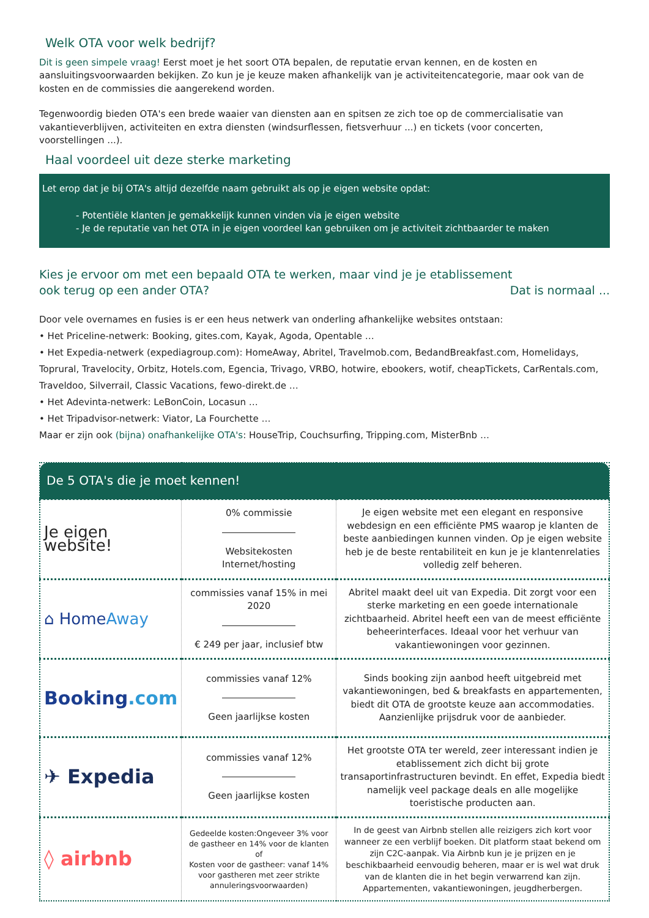Welk OTA voor welk bedrijf?
Dit is geen simpele vraag! Eerst moet je het soort OTA bepalen, de reputatie ervan kennen, en de kosten en aansluitingsvoorwaarden bekijken. Zo kun je je keuze maken afhankelijk van je activiteitencategorie, maar ook van de kosten en de commissies die aangerekend worden.
Tegenwoordig bieden OTA's een brede waaier van diensten aan en spitsen ze zich toe op de commercialisatie van vakantieverblijven, activiteiten en extra diensten (windsurflessen, fietsverhuur ...) en tickets (voor concerten, voorstellingen ...).
Haal voordeel uit deze sterke marketing
Let erop dat je bij OTA's altijd dezelfde naam gebruikt als op je eigen website opdat:
- Potentiële klanten je gemakkelijk kunnen vinden via je eigen website
- Je de reputatie van het OTA in je eigen voordeel kan gebruiken om je activiteit zichtbaarder te maken
Kies je ervoor om met een bepaald OTA te werken, maar vind je je etablissement
ook terug op een ander OTA? Dat is normaal ...
Door vele overnames en fusies is er een heus netwerk van onderling afhankelijke websites ontstaan:
• Het Priceline-netwerk: Booking, gites.com, Kayak, Agoda, Opentable …
• Het Expedia-netwerk (expediagroup.com): HomeAway, Abritel, Travelmob.com, BedandBreakfast.com, Homelidays, Toprural, Travelocity, Orbitz, Hotels.com, Egencia, Trivago, VRBO, hotwire, ebookers, wotif, cheapTickets, CarRentals.com, Traveldoo, Silverrail, Classic Vacations, fewo-direkt.de …
• Het Adevinta-netwerk: LeBonCoin, Locasun …
• Het Tripadvisor-netwerk: Viator, La Fourchette …
Maar er zijn ook (bijna) onafhankelijke OTA's: HouseTrip, Couchsurfing, Tripping.com, MisterBnb …
| De 5 OTA's die je moet kennen! | | |
| --- | --- | --- |
| Je eigen website! | 0% commissie Websitekosten Internet/hosting | Je eigen website met een elegant en responsive webdesign en een efficiënte PMS waarop je klanten de beste aanbiedingen kunnen vinden. Op je eigen website heb je de beste rentabiliteit en kun je je klantenrelaties volledig zelf beheren. |
| ⌂ Home Away | commissies vanaf 15% in mei 2020 € 249 per jaar, inclusief btw | Abritel maakt deel uit van Expedia. Dit zorgt voor een sterke marketing en een goede internationale zichtbaarheid. Abritel heeft een van de meest efficiënte beheerinterfaces. Ideaal voor het verhuur van vakantiewoningen voor gezinnen. |
| Booking .com | commissies vanaf 12% Geen jaarlijkse kosten | Sinds booking zijn aanbod heeft uitgebreid met vakantiewoningen, bed & breakfasts en appartementen, biedt dit OTA de grootste keuze aan accommodaties. Aanzienlijke prijsdruk voor de aanbieder. |
| ✈ Expedia | commissies vanaf 12% Geen jaarlijkse kosten | Het grootste OTA ter wereld, zeer interessant indien je etablissement zich dicht bij grote transaportinfrastructuren bevindt. En effet, Expedia biedt namelijk veel package deals en alle mogelijke toeristische producten aan. |
| ◊ airbnb | Gedeelde kosten:Ongeveer 3% voor de gastheer en 14% voor de klanten of Kosten voor de gastheer: vanaf 14% voor gastheren met zeer strikte annuleringsvoorwaarden) | In de geest van Airbnb stellen alle reizigers zich kort voor wanneer ze een verblijf boeken. Dit platform staat bekend om zijn C2C-aanpak. Via Airbnb kun je je prijzen en je beschikbaarheid eenvoudig beheren, maar er is wel wat druk van de klanten die in het begin verwarrend kan zijn. Appartementen, vakantiewoningen, jeugdherbergen. |